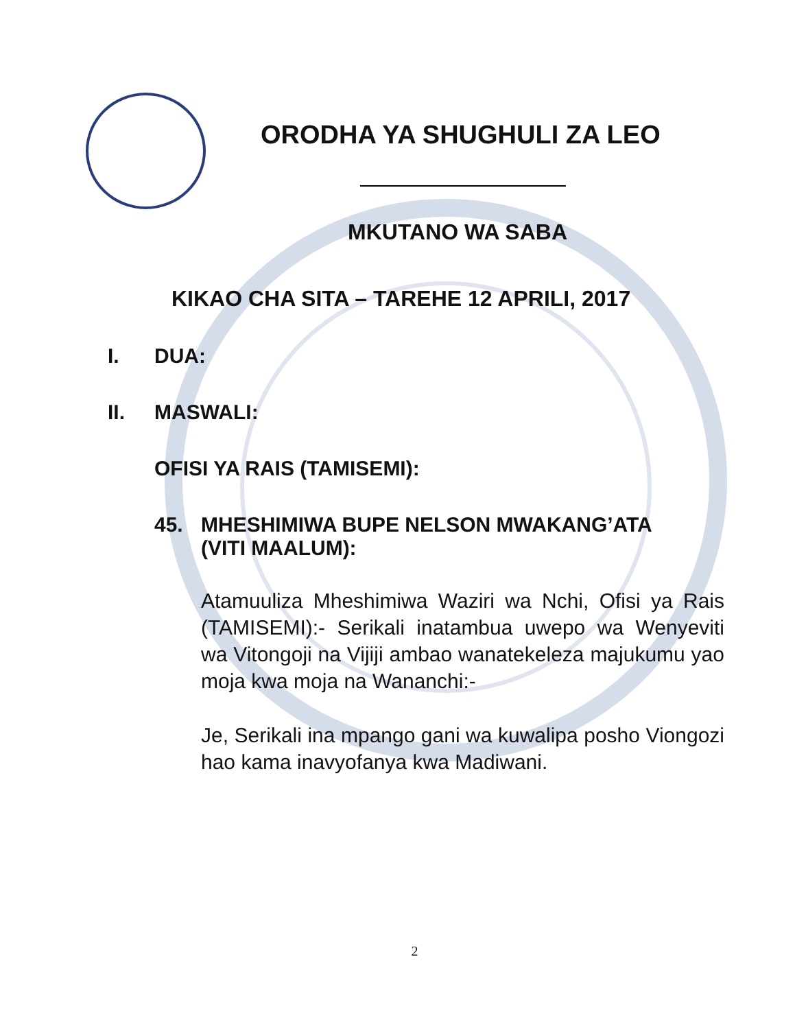ORODHA YA SHUGHULI ZA LEO
MKUTANO WA SABA
KIKAO CHA SITA – TAREHE 12 APRILI, 2017
I. DUA:
II. MASWALI:
OFISI YA RAIS (TAMISEMI):
45. MHESHIMIWA BUPE NELSON MWAKANG’ATA
(VITI MAALUM):
Atamuuliza Mheshimiwa Waziri wa Nchi, Ofisi ya Rais (TAMISEMI):- Serikali inatambua uwepo wa Wenyeviti wa Vitongoji na Vijiji ambao wanatekeleza majukumu yao moja kwa moja na Wananchi:-
Je, Serikali ina mpango gani wa kuwalipa posho Viongozi hao kama inavyofanya kwa Madiwani.
2